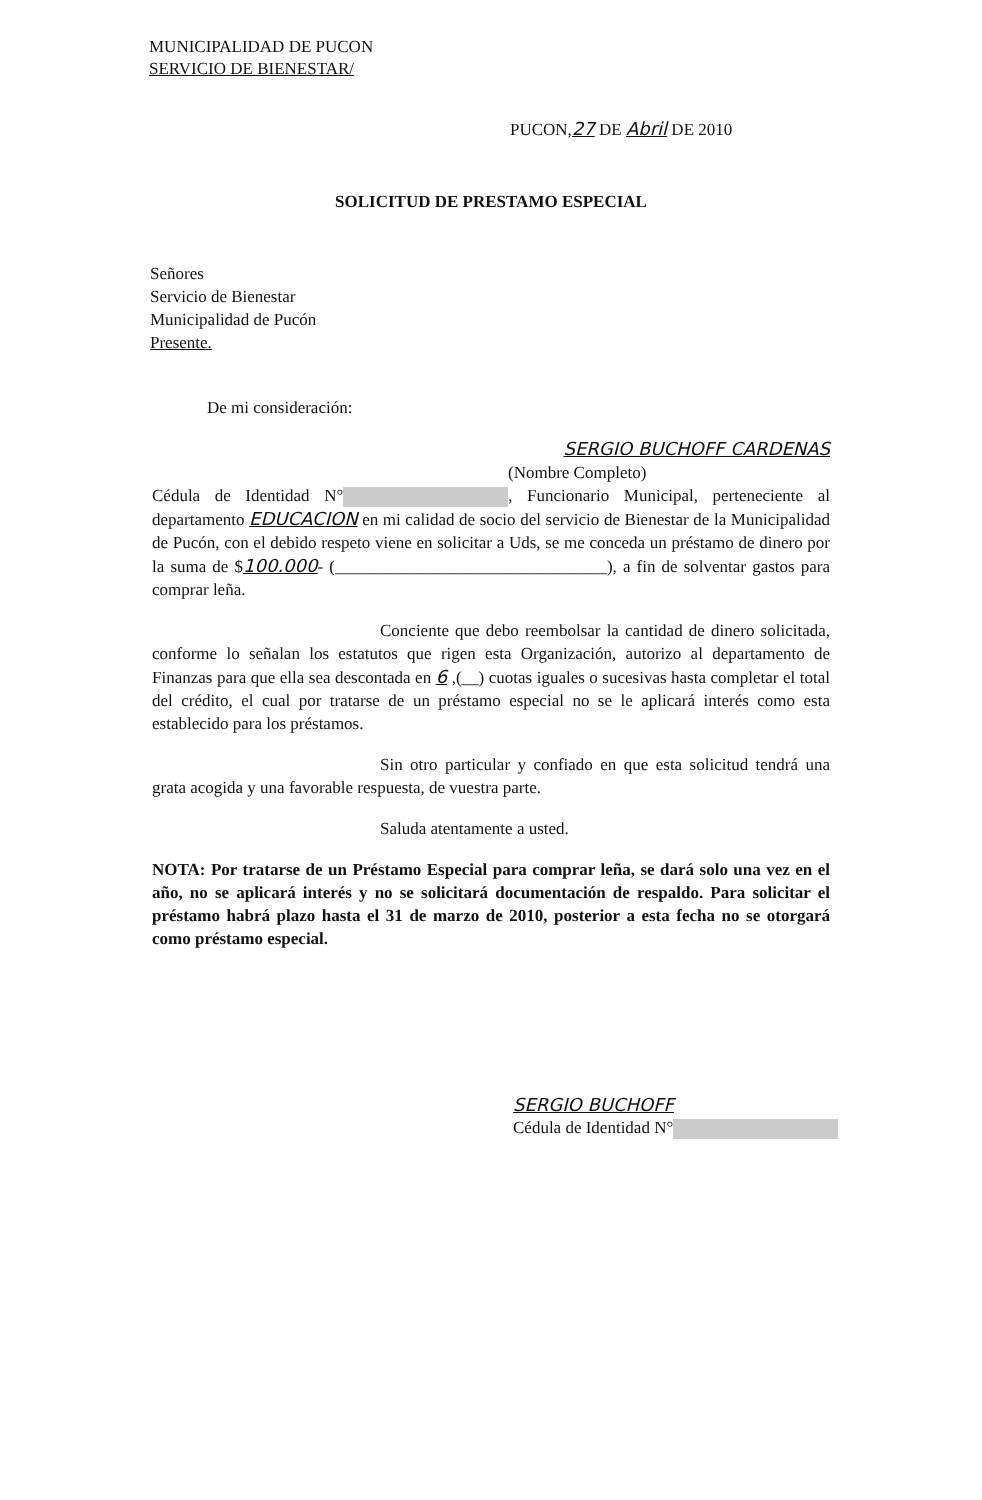MUNICIPALIDAD DE PUCON
SERVICIO DE BIENESTAR/
PUCON,27 DE Abril DE 2010
SOLICITUD DE PRESTAMO ESPECIAL
Señores
Servicio de Bienestar
Municipalidad de Pucón
Presente.
De mi consideración:
SERGIO BUCHOFF CARDENAS
(Nombre Completo)
Cédula de Identidad N° , Funcionario Municipal, perteneciente al departamento EDUCACION en mi calidad de socio del servicio de Bienestar de la Municipalidad de Pucón, con el debido respeto viene en solicitar a Uds, se me conceda un préstamo de dinero por la suma de $100.000- (________________________________), a fin de solventar gastos para comprar leña.
Conciente que debo reembolsar la cantidad de dinero solicitada, conforme lo señalan los estatutos que rigen esta Organización, autorizo al departamento de Finanzas para que ella sea descontada en 6 ,(__) cuotas iguales o sucesivas hasta completar el total del crédito, el cual por tratarse de un préstamo especial no se le aplicará interés como esta establecido para los préstamos.
Sin otro particular y confiado en que esta solicitud tendrá una grata acogida y una favorable respuesta, de vuestra parte.
Saluda atentamente a usted.
NOTA: Por tratarse de un Préstamo Especial para comprar leña, se dará solo una vez en el año, no se aplicará interés y no se solicitará documentación de respaldo. Para solicitar el préstamo habrá plazo hasta el 31 de marzo de 2010, posterior a esta fecha no se otorgará como préstamo especial.
SERGIO BUCHOFF
Cédula de Identidad N°